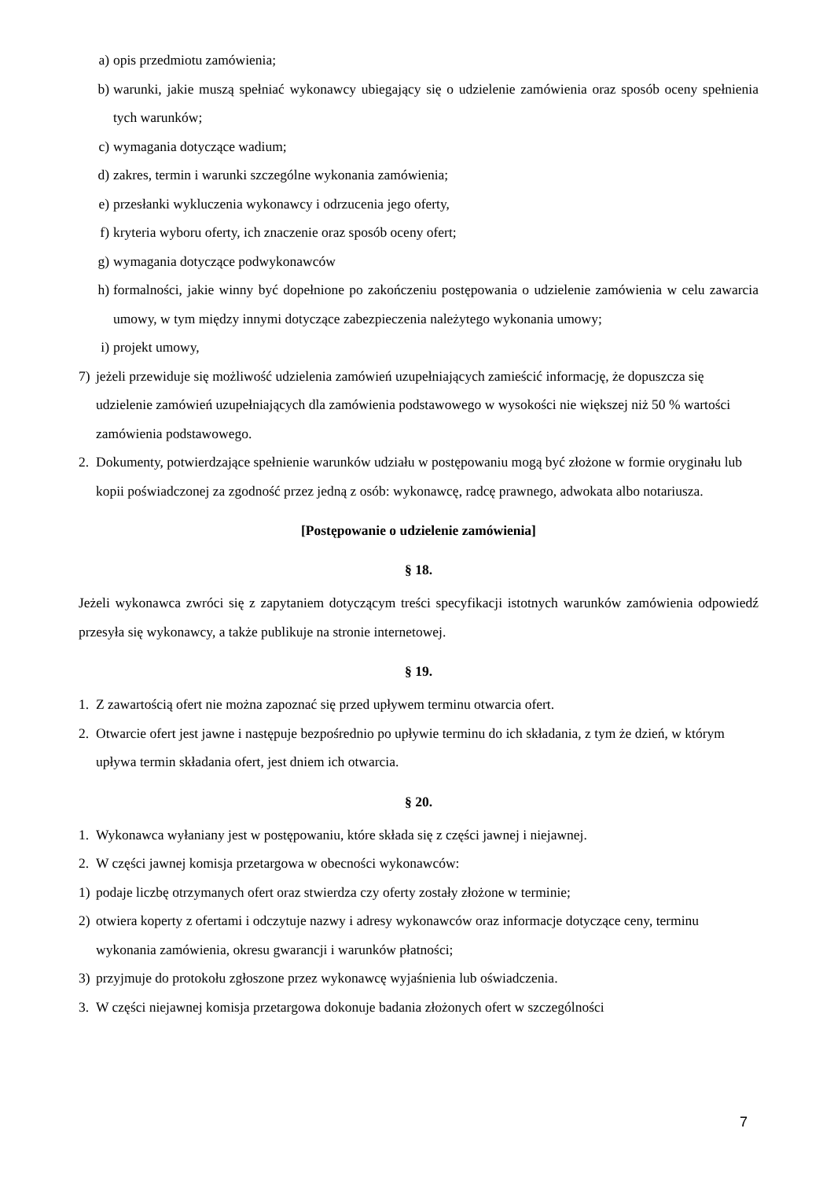a) opis przedmiotu zamówienia;
b) warunki, jakie muszą spełniać wykonawcy ubiegający się o udzielenie zamówienia oraz sposób oceny spełnienia tych warunków;
c) wymagania dotyczące wadium;
d) zakres, termin i warunki szczególne wykonania zamówienia;
e) przesłanki wykluczenia wykonawcy i odrzucenia jego oferty,
f) kryteria wyboru oferty, ich znaczenie oraz sposób oceny ofert;
g) wymagania dotyczące podwykonawców
h) formalności, jakie winny być dopełnione po zakończeniu postępowania o udzielenie zamówienia w celu zawarcia umowy, w tym między innymi dotyczące zabezpieczenia należytego wykonania umowy;
i) projekt umowy,
7) jeżeli przewiduje się możliwość udzielenia zamówień uzupełniających zamieścić informację, że dopuszcza się udzielenie zamówień uzupełniających dla zamówienia podstawowego w wysokości nie większej niż 50 % wartości zamówienia podstawowego.
2. Dokumenty, potwierdzające spełnienie warunków udziału w postępowaniu mogą być złożone w formie oryginału lub kopii poświadczonej za zgodność przez jedną z osób: wykonawcę, radcę prawnego, adwokata albo notariusza.
[Postępowanie o udzielenie zamówienia]
§ 18.
Jeżeli wykonawca zwróci się z zapytaniem dotyczącym treści specyfikacji istotnych warunków zamówienia odpowiedź przesyła się wykonawcy, a także publikuje na stronie internetowej.
§ 19.
1. Z zawartością ofert nie można zapoznać się przed upływem terminu otwarcia ofert.
2. Otwarcie ofert jest jawne i następuje bezpośrednio po upływie terminu do ich składania, z tym że dzień, w którym upływa termin składania ofert, jest dniem ich otwarcia.
§ 20.
1. Wykonawca wyłaniany jest w postępowaniu, które składa się z części jawnej i niejawnej.
2. W części jawnej komisja przetargowa w obecności wykonawców:
1) podaje liczbę otrzymanych ofert oraz stwierdza czy oferty zostały złożone w terminie;
2) otwiera koperty z ofertami i odczytuje nazwy i adresy wykonawców oraz informacje dotyczące ceny, terminu wykonania zamówienia, okresu gwarancji i warunków płatności;
3) przyjmuje do protokołu zgłoszone przez wykonawcę wyjaśnienia lub oświadczenia.
3. W części niejawnej komisja przetargowa dokonuje badania złożonych ofert w szczególności
7